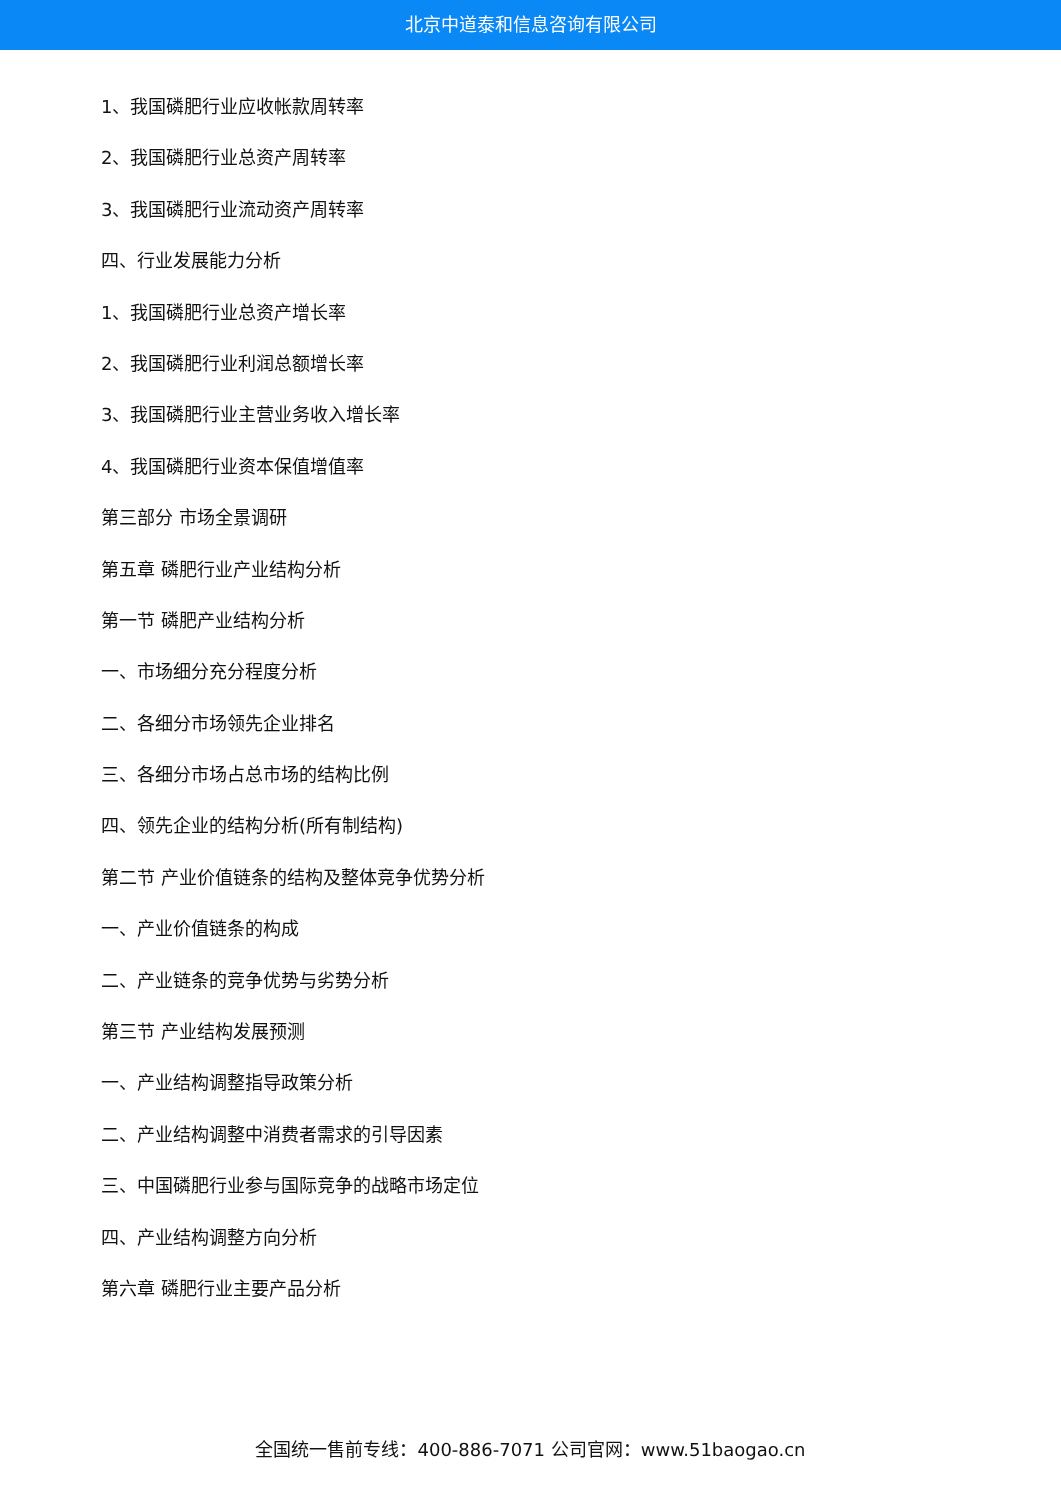北京中道泰和信息咨询有限公司
1、我国磷肥行业应收帐款周转率
2、我国磷肥行业总资产周转率
3、我国磷肥行业流动资产周转率
四、行业发展能力分析
1、我国磷肥行业总资产增长率
2、我国磷肥行业利润总额增长率
3、我国磷肥行业主营业务收入增长率
4、我国磷肥行业资本保值增值率
第三部分 市场全景调研
第五章 磷肥行业产业结构分析
第一节 磷肥产业结构分析
一、市场细分充分程度分析
二、各细分市场领先企业排名
三、各细分市场占总市场的结构比例
四、领先企业的结构分析(所有制结构)
第二节 产业价值链条的结构及整体竞争优势分析
一、产业价值链条的构成
二、产业链条的竞争优势与劣势分析
第三节 产业结构发展预测
一、产业结构调整指导政策分析
二、产业结构调整中消费者需求的引导因素
三、中国磷肥行业参与国际竞争的战略市场定位
四、产业结构调整方向分析
第六章 磷肥行业主要产品分析
全国统一售前专线：400-886-7071 公司官网：www.51baogao.cn